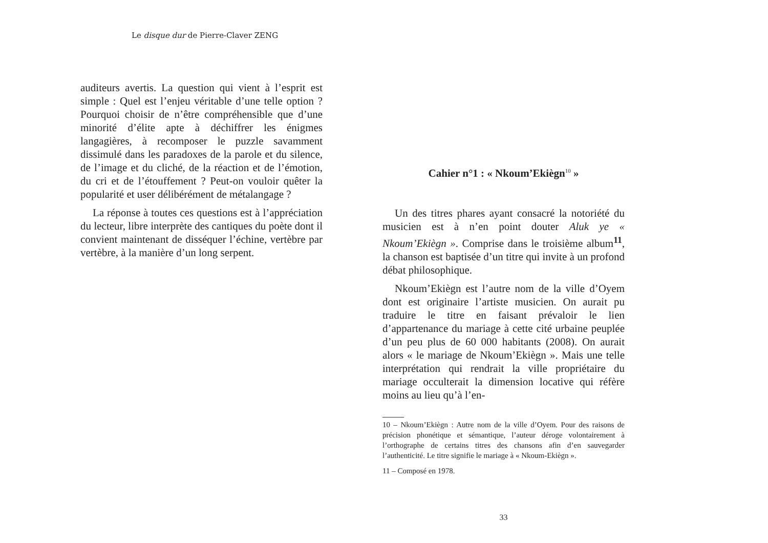Le disque dur de Pierre-Claver ZENG
auditeurs avertis. La question qui vient à l’esprit est simple : Quel est l’enjeu véritable d’une telle option ? Pourquoi choisir de n’être compréhensible que d’une minorité d’élite apte à déchiffrer les énigmes langagières, à recomposer le puzzle savamment dissimulé dans les paradoxes de la parole et du silence, de l’image et du cliché, de la réaction et de l’émotion, du cri et de l’étouffement ? Peut-on vouloir quêter la popularité et user délibérément de métalangage ?
La réponse à toutes ces questions est à l’appréciation du lecteur, libre interprète des cantiques du poète dont il convient maintenant de disséquer l’échine, vertèbre par vertèbre, à la manière d’un long serpent.
Cahier n°1 : « Nkoum’Ekiègn<sup>10</sup> »
Un des titres phares ayant consacré la notoriété du musicien est à n’en point douter Aluk ye « Nkoum’Ekiègn ». Comprise dans le troisième album<sup>11</sup>, la chanson est baptisée d’un titre qui invite à un profond débat philosophique.
Nkoum’Ekiègn est l’autre nom de la ville d’Oyem dont est originaire l’artiste musicien. On aurait pu traduire le titre en faisant prévaloir le lien d’appartenance du mariage à cette cité urbaine peuplée d’un peu plus de 60 000 habitants (2008). On aurait alors « le mariage de Nkoum’Ekiègn ». Mais une telle interprétation qui rendrait la ville propriétaire du mariage occulterait la dimension locative qui réfère moins au lieu qu’à l’en-
10 – Nkoum’Ekiègn : Autre nom de la ville d’Oyem. Pour des raisons de précision phonétique et sémantique, l’auteur déroge volontairement à l’orthographe de certains titres des chansons afin d’en sauvegarder l’authenticité. Le titre signifie le mariage à « Nkoum-Ekiègn ».
11 – Composé en 1978.
33